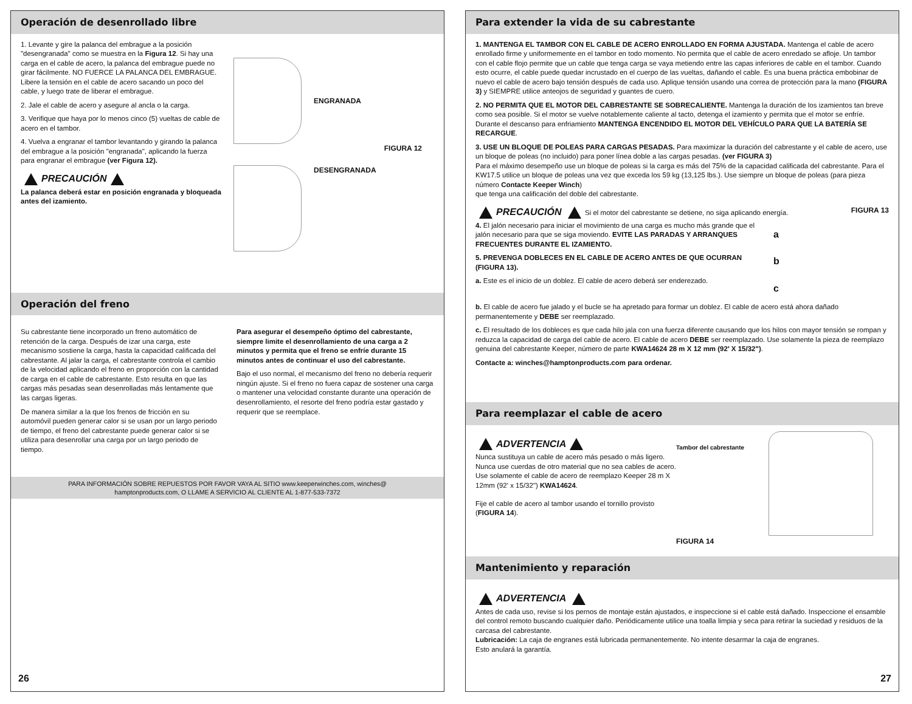Operación de desenrollado libre
1. Levante y gire la palanca del embrague a la posición "desengranada" como se muestra en la Figura 12. Si hay una carga en el cable de acero, la palanca del embrague puede no girar fácilmente. NO FUERCE LA PALANCA DEL EMBRAGUE. Libere la tensión en el cable de acero sacando un poco del cable, y luego trate de liberar el embrague.
2. Jale el cable de acero y asegure al ancla o la carga.
3. Verifique que haya por lo menos cinco (5) vueltas de cable de acero en el tambor.
4. Vuelva a engranar el tambor levantando y girando la palanca del embrague a la posición "engranada", aplicando la fuerza para engranar el embrague (ver Figura 12).
PRECAUCIÓN
La palanca deberá estar en posición engranada y bloqueada antes del izamiento.
ENGRANADA
FIGURA 12
DESENGRANADA
Operación del freno
Su cabrestante tiene incorporado un freno automático de retención de la carga. Después de izar una carga, este mecanismo sostiene la carga, hasta la capacidad calificada del cabrestante. Al jalar la carga, el cabrestante controla el cambio de la velocidad aplicando el freno en proporción con la cantidad de carga en el cable de cabrestante. Esto resulta en que las cargas más pesadas sean desenrolladas más lentamente que las cargas ligeras.
De manera similar a la que los frenos de fricción en su automóvil pueden generar calor si se usan por un largo periodo de tiempo, el freno del cabrestante puede generar calor si se utiliza para desenrollar una carga por un largo periodo de tiempo.
Para asegurar el desempeño óptimo del cabrestante, siempre limite el desenrollamiento de una carga a 2 minutos y permita que el freno se enfríe durante 15 minutos antes de continuar el uso del cabrestante.
Bajo el uso normal, el mecanismo del freno no debería requerir ningún ajuste. Si el freno no fuera capaz de sostener una carga o mantener una velocidad constante durante una operación de desenrollamiento, el resorte del freno podría estar gastado y requerir que se reemplace.
PARA INFORMACIÓN SOBRE REPUESTOS POR FAVOR VAYA AL SITIO www.keeperwinches.com, winches@
hamptonproducts.com, O LLAME A SERVICIO AL CLIENTE AL 1-877-533-7372
26
Para extender la vida de su cabrestante
1. MANTENGA EL TAMBOR CON EL CABLE DE ACERO ENROLLADO EN FORMA AJUSTADA. Mantenga el cable de acero enrollado firme y uniformemente en el tambor en todo momento. No permita que el cable de acero enredado se afloje. Un tambor con el cable flojo permite que un cable que tenga carga se vaya metiendo entre las capas inferiores de cable en el tambor. Cuando esto ocurre, el cable puede quedar incrustado en el cuerpo de las vueltas, dañando el cable. Es una buena práctica embobinar de nuevo el cable de acero bajo tensión después de cada uso. Aplique tensión usando una correa de protección para la mano (FIGURA 3) y SIEMPRE utilice anteojos de seguridad y guantes de cuero.
2. NO PERMITA QUE EL MOTOR DEL CABRESTANTE SE SOBRECALIENTE. Mantenga la duración de los izamientos tan breve como sea posible. Si el motor se vuelve notablemente caliente al tacto, detenga el izamiento y permita que el motor se enfríe. Durante el descanso para enfriamiento MANTENGA ENCENDIDO EL MOTOR DEL VEHÍCULO PARA QUE LA BATERÍA SE RECARGUE.
3. USE UN BLOQUE DE POLEAS PARA CARGAS PESADAS. Para maximizar la duración del cabrestante y el cable de acero, use un bloque de poleas (no incluido) para poner línea doble a las cargas pesadas. (ver FIGURA 3)
Para el máximo desempeño use un bloque de poleas si la carga es más del 75% de la capacidad calificada del cabrestante. Para el KW17.5 utilice un bloque de poleas una vez que exceda los 59 kg (13,125 lbs.). Use siempre un bloque de poleas (para pieza número Contacte Keeper Winch)
que tenga una calificación del doble del cabrestante.
PRECAUCIÓN Si el motor del cabrestante se detiene, no siga aplicando energía. FIGURA 13
4. El jalón necesario para iniciar el movimiento de una carga es mucho más grande que el jalón necesario para que se siga moviendo. EVITE LAS PARADAS Y ARRANQUES FRECUENTES DURANTE EL IZAMIENTO.
5. PREVENGA DOBLECES EN EL CABLE DE ACERO ANTES DE QUE OCURRAN (FIGURA 13).
a. Este es el inicio de un doblez. El cable de acero deberá ser enderezado.
a
b
c
b. El cable de acero fue jalado y el bucle se ha apretado para formar un doblez. El cable de acero está ahora dañado permanentemente y DEBE ser reemplazado.
c. El resultado de los dobleces es que cada hilo jala con una fuerza diferente causando que los hilos con mayor tensión se rompan y reduzca la capacidad de carga del cable de acero. El cable de acero DEBE ser reemplazado. Use solamente la pieza de reemplazo genuina del cabrestante Keeper, número de parte KWA14624 28 m X 12 mm (92' X 15/32").
Contacte a: winches@hamptonproducts.com para ordenar.
Para reemplazar el cable de acero
ADVERTENCIA
Nunca sustituya un cable de acero más pesado o más ligero. Nunca use cuerdas de otro material que no sea cables de acero.
Use solamente el cable de acero de reemplazo Keeper 28 m X 12mm (92' x 15/32") KWA14624.
Fije el cable de acero al tambor usando el tornillo provisto (FIGURA 14).
Tambor del cabrestante
FIGURA 14
Mantenimiento y reparación
ADVERTENCIA
Antes de cada uso, revise si los pernos de montaje están ajustados, e inspeccione si el cable está dañado. Inspeccione el ensamble del control remoto buscando cualquier daño. Periódicamente utilice una toalla limpia y seca para retirar la suciedad y residuos de la carcasa del cabrestante.
Lubricación: La caja de engranes está lubricada permanentemente. No intente desarmar la caja de engranes.
Esto anulará la garantía.
27